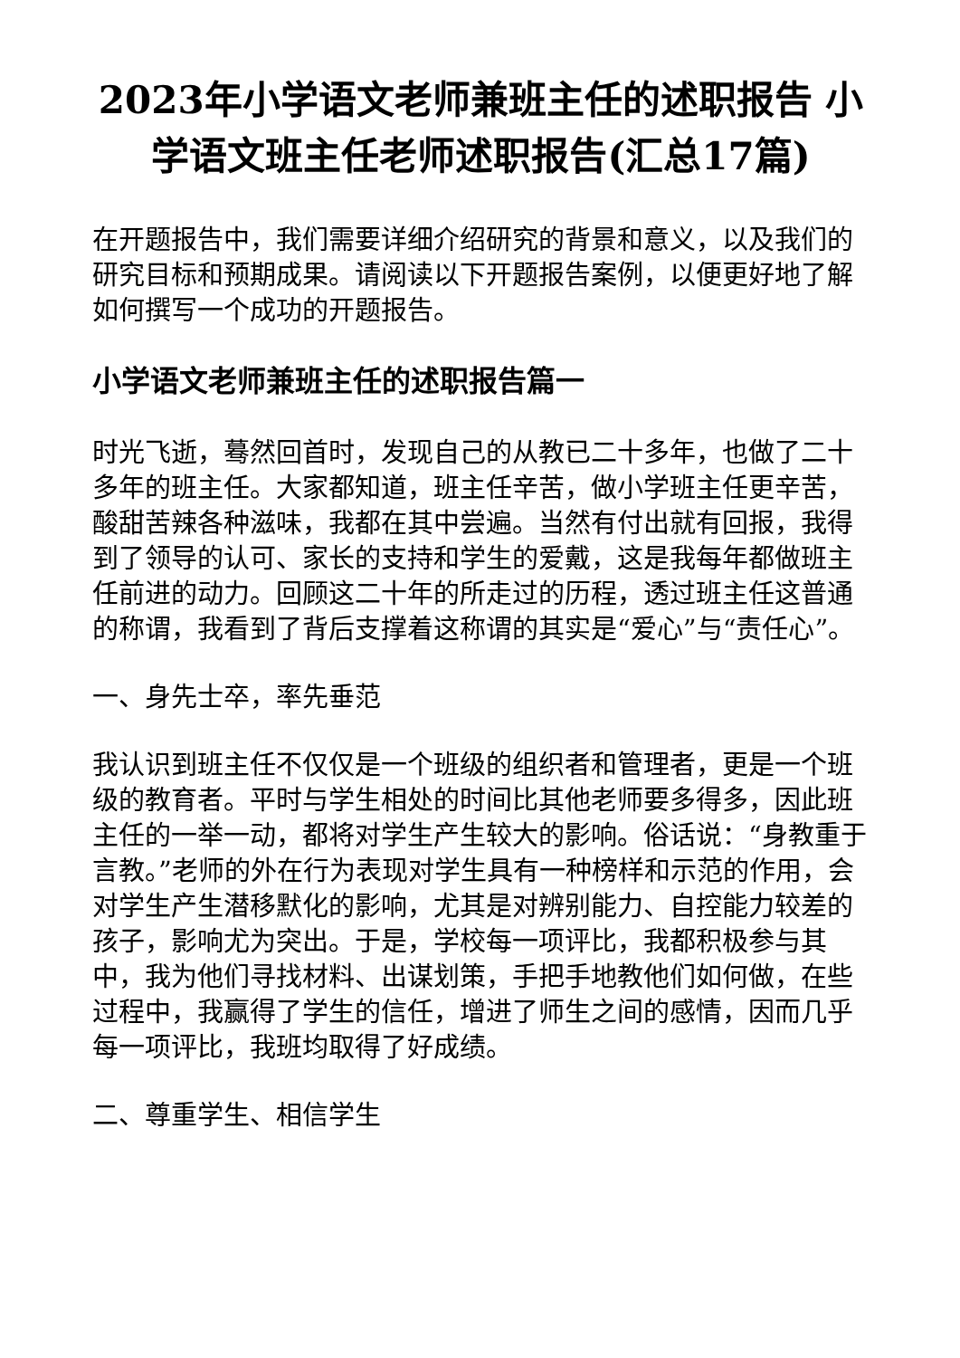2023年小学语文老师兼班主任的述职报告 小学语文班主任老师述职报告(汇总17篇)
在开题报告中，我们需要详细介绍研究的背景和意义，以及我们的研究目标和预期成果。请阅读以下开题报告案例，以便更好地了解如何撰写一个成功的开题报告。
小学语文老师兼班主任的述职报告篇一
时光飞逝，蓦然回首时，发现自己的从教已二十多年，也做了二十多年的班主任。大家都知道，班主任辛苦，做小学班主任更辛苦，酸甜苦辣各种滋味，我都在其中尝遍。当然有付出就有回报，我得到了领导的认可、家长的支持和学生的爱戴，这是我每年都做班主任前进的动力。回顾这二十年的所走过的历程，透过班主任这普通的称谓，我看到了背后支撑着这称谓的其实是“爱心”与“责任心”。
一、身先士卒，率先垂范
我认识到班主任不仅仅是一个班级的组织者和管理者，更是一个班级的教育者。平时与学生相处的时间比其他老师要多得多，因此班主任的一举一动，都将对学生产生较大的影响。俗话说：“身教重于言教。”老师的外在行为表现对学生具有一种榜样和示范的作用，会对学生产生潜移默化的影响，尤其是对辨别能力、自控能力较差的孩子，影响尤为突出。于是，学校每一项评比，我都积极参与其中，我为他们寻找材料、出谋划策，手把手地教他们如何做，在些过程中，我赢得了学生的信任，增进了师生之间的感情，因而几乎每一项评比，我班均取得了好成绩。
二、尊重学生、相信学生